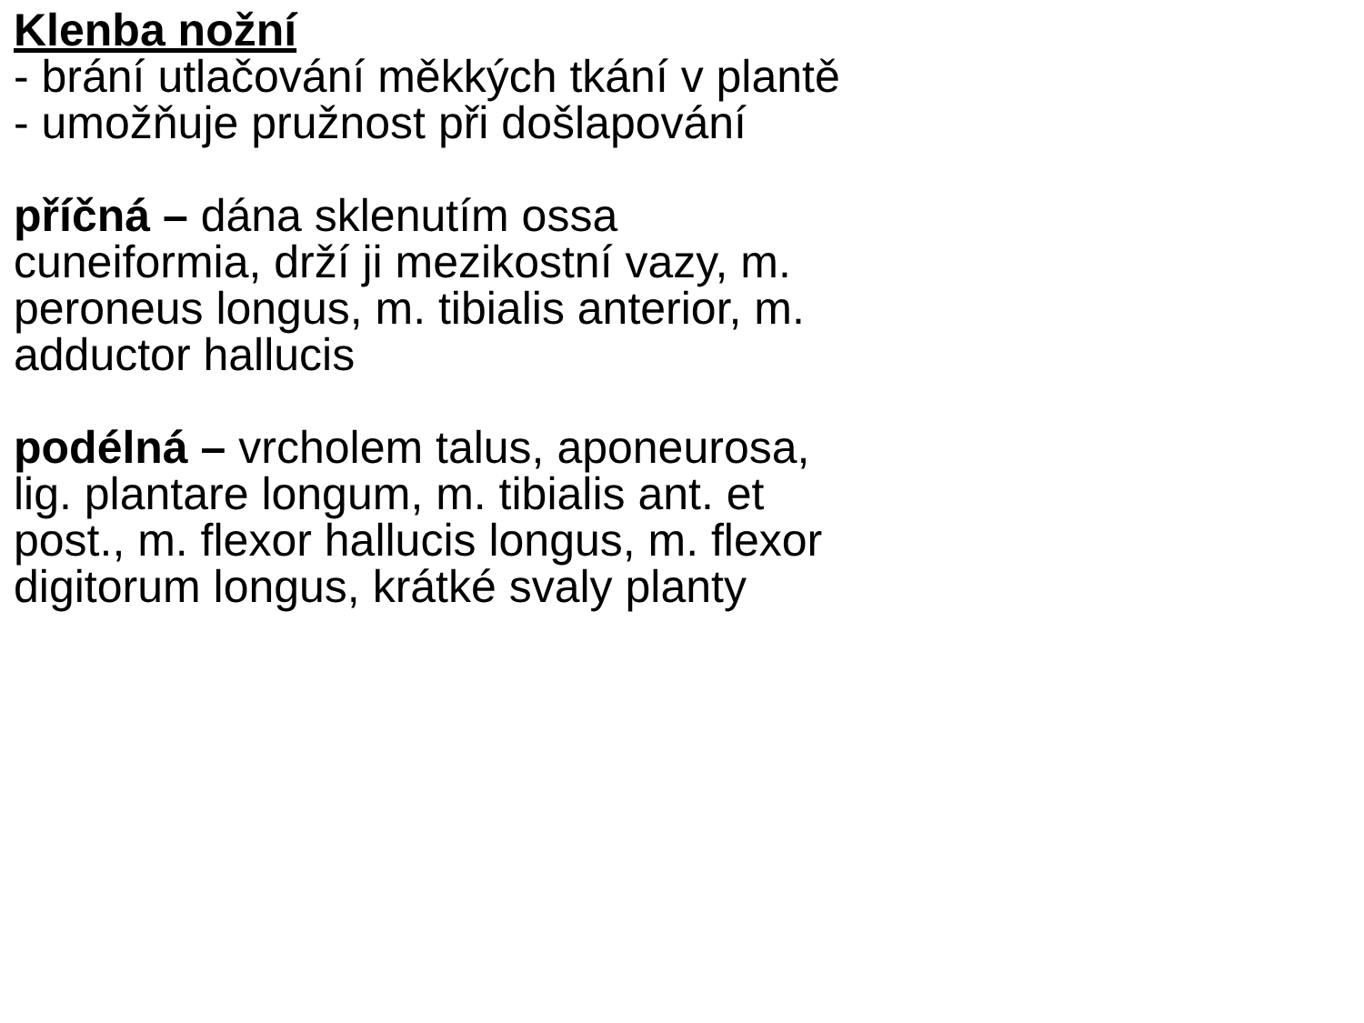Klenba nožní
- brání utlačování měkkých tkání v plantě
- umožňuje pružnost při došlapování
příčná – dána sklenutím ossa cuneiformia, drží ji mezikostní vazy, m. peroneus longus, m. tibialis anterior, m. adductor hallucis
podélná – vrcholem talus, aponeurosa, lig. plantare longum, m. tibialis ant. et post., m. flexor hallucis longus, m. flexor digitorum longus, krátké svaly planty